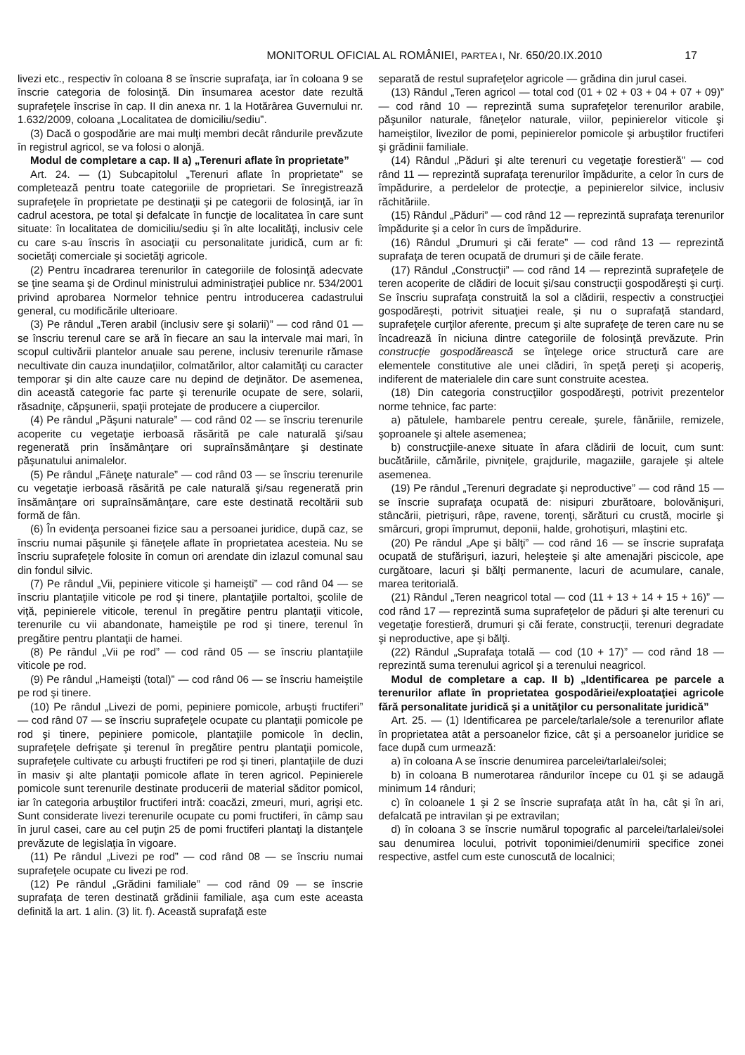MONITORUL OFICIAL AL ROMÂNIEI, PARTEA I, Nr. 650/20.IX.2010 17
livezi etc., respectiv în coloana 8 se înscrie suprafaţa, iar în coloana 9 se înscrie categoria de folosinţă. Din însumarea acestor date rezultă suprafeţele înscrise în cap. II din anexa nr. 1 la Hotărârea Guvernului nr. 1.632/2009, coloana „Localitatea de domiciliu/sediu”.
(3) Dacă o gospodărie are mai mulţi membri decât rândurile prevăzute în registrul agricol, se va folosi o alonjă.
Modul de completare a cap. II a) „Terenuri aflate în proprietate”
Art. 24. — (1) Subcapitolul „Terenuri aflate în proprietate” se completează pentru toate categoriile de proprietari. Se înregistrează suprafeţele în proprietate pe destinaţii şi pe categorii de folosinţă, iar în cadrul acestora, pe total şi defalcate în funcţie de localitatea în care sunt situate: în localitatea de domiciliu/sediu şi în alte localităţi, inclusiv cele cu care s-au înscris în asociaţii cu personalitate juridică, cum ar fi: societăţi comerciale şi societăţi agricole.
(2) Pentru încadrarea terenurilor în categoriile de folosinţă adecvate se ţine seama şi de Ordinul ministrului administraţiei publice nr. 534/2001 privind aprobarea Normelor tehnice pentru introducerea cadastrului general, cu modificările ulterioare.
(3) Pe rândul „Teren arabil (inclusiv sere şi solarii)” — cod rând 01 — se înscriu terenul care se ară în fiecare an sau la intervale mai mari, în scopul cultivării plantelor anuale sau perene, inclusiv terenurile rămase necultivate din cauza inundaţiilor, colmatărilor, altor calamităţi cu caracter temporar şi din alte cauze care nu depind de deţinător. De asemenea, din această categorie fac parte şi terenurile ocupate de sere, solarii, răsadniţe, căpşunerii, spaţii protejate de producere a ciupercilor.
(4) Pe rândul „Păşuni naturale” — cod rând 02 — se înscriu terenurile acoperite cu vegetaţie ierboasă răsărită pe cale naturală şi/sau regenerată prin însămânţare ori supraînsămânţare şi destinate păşunatului animalelor.
(5) Pe rândul „Fâneţe naturale” — cod rând 03 — se înscriu terenurile cu vegetaţie ierboasă răsărită pe cale naturală şi/sau regenerată prin însămânţare ori supraînsămânţare, care este destinată recoltării sub formă de fân.
(6) În evidenţa persoanei fizice sau a persoanei juridice, după caz, se înscriu numai păşunile şi fâneţele aflate în proprietatea acesteia. Nu se înscriu suprafeţele folosite în comun ori arendate din izlazul comunal sau din fondul silvic.
(7) Pe rândul „Vii, pepiniere viticole şi hameişti” — cod rând 04 — se înscriu plantaţiile viticole pe rod şi tinere, plantaţiile portaltoi, şcolile de viţă, pepinierele viticole, terenul în pregătire pentru plantaţii viticole, terenurile cu vii abandonate, hameiştile pe rod şi tinere, terenul în pregătire pentru plantaţii de hamei.
(8) Pe rândul „Vii pe rod” — cod rând 05 — se înscriu plantaţiile viticole pe rod.
(9) Pe rândul „Hameişti (total)” — cod rând 06 — se înscriu hameiştile pe rod şi tinere.
(10) Pe rândul „Livezi de pomi, pepiniere pomicole, arbuşti fructiferi” — cod rând 07 — se înscriu suprafeţele ocupate cu plantaţii pomicole pe rod şi tinere, pepiniere pomicole, plantaţiile pomicole în declin, suprafeţele defrişate şi terenul în pregătire pentru plantaţii pomicole, suprafeţele cultivate cu arbuşti fructiferi pe rod şi tineri, plantaţiile de duzi în masiv şi alte plantaţii pomicole aflate în teren agricol. Pepinierele pomicole sunt terenurile destinate producerii de material săditor pomicol, iar în categoria arbuştilor fructiferi intră: coacăzi, zmeuri, muri, agrişi etc. Sunt considerate livezi terenurile ocupate cu pomi fructiferi, în câmp sau în jurul casei, care au cel puţin 25 de pomi fructiferi plantaţi la distanţele prevăzute de legislaţia în vigoare.
(11) Pe rândul „Livezi pe rod” — cod rând 08 — se înscriu numai suprafeţele ocupate cu livezi pe rod.
(12) Pe rândul „Grădini familiale” — cod rând 09 — se înscrie suprafaţa de teren destinată grădinii familiale, aşa cum este aceasta definită la art. 1 alin. (3) lit. f). Această suprafaţă este
separată de restul suprafeţelor agricole — grădina din jurul casei.
(13) Rândul „Teren agricol — total cod (01 + 02 + 03 + 04 + 07 + 09)” — cod rând 10 — reprezintă suma suprafeţelor terenurilor arabile, păşunilor naturale, fâneţelor naturale, viilor, pepinierelor viticole şi hameiştilor, livezilor de pomi, pepinierelor pomicole şi arbuştilor fructiferi şi grădinii familiale.
(14) Rândul „Păduri şi alte terenuri cu vegetaţie forestieră” — cod rând 11 — reprezintă suprafaţa terenurilor împădurite, a celor în curs de împădurire, a perdelelor de protecţie, a pepinierelor silvice, inclusiv răchităriile.
(15) Rândul „Păduri” — cod rând 12 — reprezintă suprafaţa terenurilor împădurite şi a celor în curs de împădurire.
(16) Rândul „Drumuri şi căi ferate” — cod rând 13 — reprezintă suprafaţa de teren ocupată de drumuri şi de căile ferate.
(17) Rândul „Construcţii” — cod rând 14 — reprezintă suprafeţele de teren acoperite de clădiri de locuit şi/sau construcţii gospodăreşti şi curţi. Se înscriu suprafaţa construită la sol a clădirii, respectiv a construcţiei gospodăreşti, potrivit situaţiei reale, şi nu o suprafaţă standard, suprafeţele curţilor aferente, precum şi alte suprafeţe de teren care nu se încadrează în niciuna dintre categoriile de folosinţă prevăzute. Prin construcţie gospodărească se înţelege orice structură care are elementele constitutive ale unei clădiri, în speţă pereţi şi acoperiş, indiferent de materialele din care sunt construite acestea.
(18) Din categoria construcţiilor gospodăreşti, potrivit prezentelor norme tehnice, fac parte:
a) pătulele, hambarele pentru cereale, şurele, fânăriile, remizele, şoproanele şi altele asemenea;
b) construcţiile-anexe situate în afara clădirii de locuit, cum sunt: bucătăriile, cămările, pivniţele, grajdurile, magaziile, garajele şi altele asemenea.
(19) Pe rândul „Terenuri degradate şi neproductive” — cod rând 15 — se înscrie suprafaţa ocupată de: nisipuri zburătoare, bolovănişuri, stâncării, pietrişuri, râpe, ravene, torenţi, sărături cu crustă, mocirle şi smârcuri, gropi împrumut, deponii, halde, grohotişuri, mlaştini etc.
(20) Pe rândul „Ape şi bălţi” — cod rând 16 — se înscrie suprafaţa ocupată de stufărişuri, iazuri, heleşteie şi alte amenajări piscicole, ape curgătoare, lacuri şi bălţi permanente, lacuri de acumulare, canale, marea teritorială.
(21) Rândul „Teren neagricol total — cod (11 + 13 + 14 + 15 + 16)” — cod rând 17 — reprezintă suma suprafeţelor de păduri şi alte terenuri cu vegetaţie forestieră, drumuri şi căi ferate, construcţii, terenuri degradate şi neproductive, ape şi bălţi.
(22) Rândul „Suprafaţa totală — cod (10 + 17)” — cod rând 18 — reprezintă suma terenului agricol şi a terenului neagricol.
Modul de completare a cap. II b) „Identificarea pe parcele a terenurilor aflate în proprietatea gospodăriei/exploataţiei agricole fără personalitate juridică şi a unităţilor cu personalitate juridică”
Art. 25. — (1) Identificarea pe parcele/tarlale/sole a terenurilor aflate în proprietatea atât a persoanelor fizice, cât şi a persoanelor juridice se face după cum urmează:
a) în coloana A se înscrie denumirea parcelei/tarlalei/solei;
b) în coloana B numerotarea rândurilor începe cu 01 şi se adaugă minimum 14 rânduri;
c) în coloanele 1 şi 2 se înscrie suprafaţa atât în ha, cât şi în ari, defalcată pe intravilan şi pe extravilan;
d) în coloana 3 se înscrie numărul topografic al parcelei/tarlalei/solei sau denumirea locului, potrivit toponimiei/denumirii specifice zonei respective, astfel cum este cunoscută de localnici;